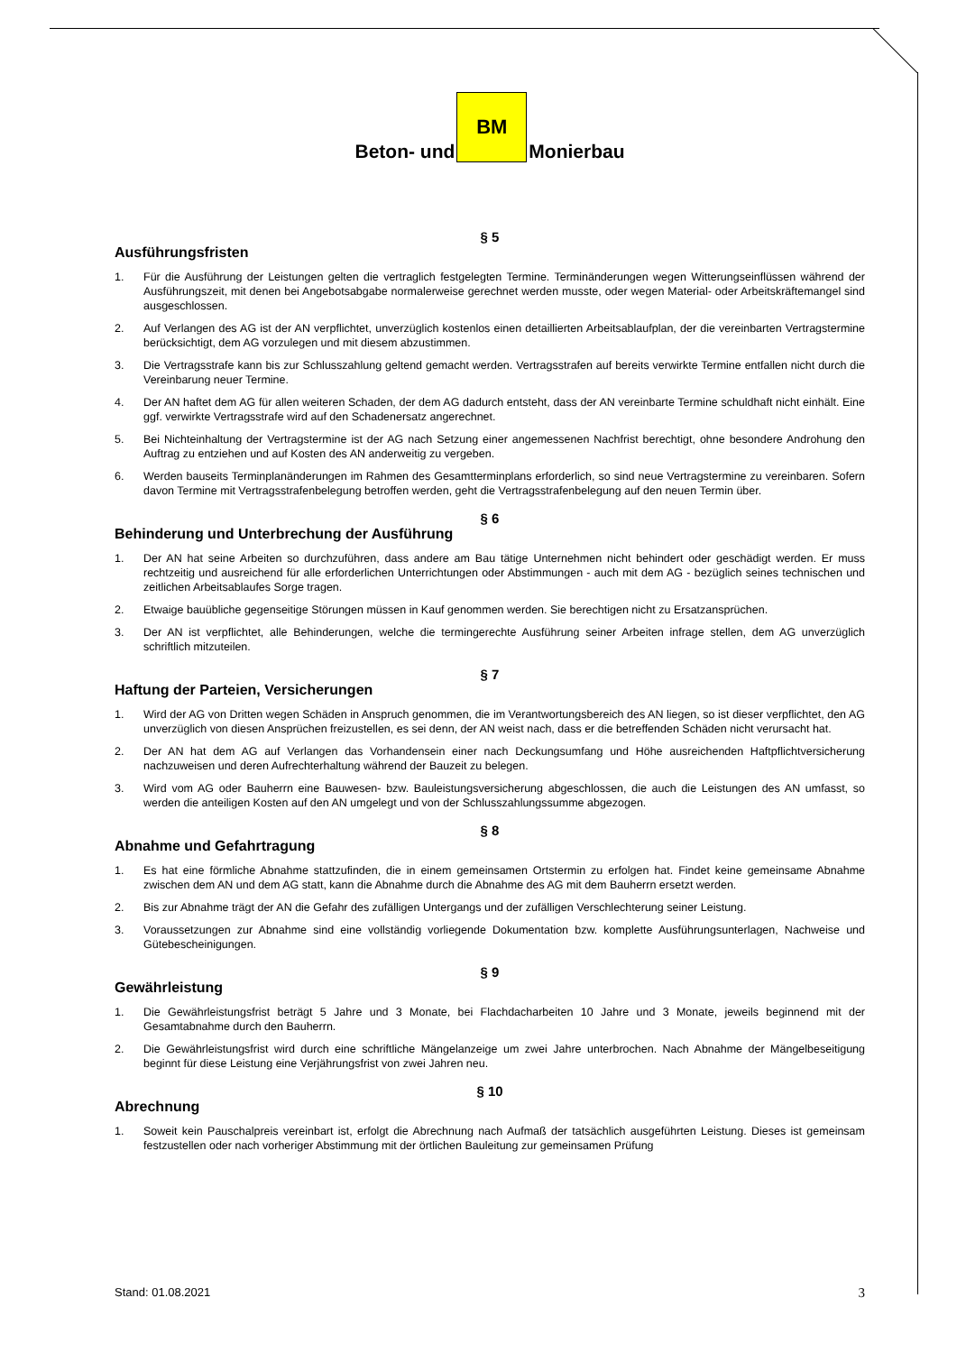Beton- und
BM
Monierbau
§ 5
Ausführungsfristen
1. Für die Ausführung der Leistungen gelten die vertraglich festgelegten Termine. Terminänderungen wegen Witterungseinflüssen während der Ausführungszeit, mit denen bei Angebotsabgabe normalerweise gerechnet werden musste, oder wegen Material- oder Arbeitskräftemangel sind ausgeschlossen.
2. Auf Verlangen des AG ist der AN verpflichtet, unverzüglich kostenlos einen detaillierten Arbeitsablaufplan, der die vereinbarten Vertragstermine berücksichtigt, dem AG vorzulegen und mit diesem abzustimmen.
3. Die Vertragsstrafe kann bis zur Schlusszahlung geltend gemacht werden. Vertragsstrafen auf bereits verwirkte Termine entfallen nicht durch die Vereinbarung neuer Termine.
4. Der AN haftet dem AG für allen weiteren Schaden, der dem AG dadurch entsteht, dass der AN vereinbarte Termine schuldhaft nicht einhält. Eine ggf. verwirkte Vertragsstrafe wird auf den Schadenersatz angerechnet.
5. Bei Nichteinhaltung der Vertragstermine ist der AG nach Setzung einer angemessenen Nachfrist berechtigt, ohne besondere Androhung den Auftrag zu entziehen und auf Kosten des AN anderweitig zu vergeben.
6. Werden bauseits Terminplanänderungen im Rahmen des Gesamtterminplans erforderlich, so sind neue Vertragstermine zu vereinbaren. Sofern davon Termine mit Vertragsstrafenbelegung betroffen werden, geht die Vertragsstrafenbelegung auf den neuen Termin über.
§ 6
Behinderung und Unterbrechung der Ausführung
1. Der AN hat seine Arbeiten so durchzuführen, dass andere am Bau tätige Unternehmen nicht behindert oder geschädigt werden. Er muss rechtzeitig und ausreichend für alle erforderlichen Unterrichtungen oder Abstimmungen - auch mit dem AG - bezüglich seines technischen und zeitlichen Arbeitsablaufes Sorge tragen.
2. Etwaige bauübliche gegenseitige Störungen müssen in Kauf genommen werden. Sie berechtigen nicht zu Ersatzansprüchen.
3. Der AN ist verpflichtet, alle Behinderungen, welche die termingerechte Ausführung seiner Arbeiten infrage stellen, dem AG unverzüglich schriftlich mitzuteilen.
§ 7
Haftung der Parteien, Versicherungen
1. Wird der AG von Dritten wegen Schäden in Anspruch genommen, die im Verantwortungsbereich des AN liegen, so ist dieser verpflichtet, den AG unverzüglich von diesen Ansprüchen freizustellen, es sei denn, der AN weist nach, dass er die betreffenden Schäden nicht verursacht hat.
2. Der AN hat dem AG auf Verlangen das Vorhandensein einer nach Deckungsumfang und Höhe ausreichenden Haftpflichtversicherung nachzuweisen und deren Aufrechterhaltung während der Bauzeit zu belegen.
3. Wird vom AG oder Bauherrn eine Bauwesen- bzw. Bauleistungsversicherung abgeschlossen, die auch die Leistungen des AN umfasst, so werden die anteiligen Kosten auf den AN umgelegt und von der Schlusszahlungssumme abgezogen.
§ 8
Abnahme und Gefahrtragung
1. Es hat eine förmliche Abnahme stattzufinden, die in einem gemeinsamen Ortstermin zu erfolgen hat. Findet keine gemeinsame Abnahme zwischen dem AN und dem AG statt, kann die Abnahme durch die Abnahme des AG mit dem Bauherrn ersetzt werden.
2. Bis zur Abnahme trägt der AN die Gefahr des zufälligen Untergangs und der zufälligen Verschlechterung seiner Leistung.
3. Voraussetzungen zur Abnahme sind eine vollständig vorliegende Dokumentation bzw. komplette Ausführungsunterlagen, Nachweise und Gütebescheinigungen.
§ 9
Gewährleistung
1. Die Gewährleistungsfrist beträgt 5 Jahre und 3 Monate, bei Flachdacharbeiten 10 Jahre und 3 Monate, jeweils beginnend mit der Gesamtabnahme durch den Bauherrn.
2. Die Gewährleistungsfrist wird durch eine schriftliche Mängelanzeige um zwei Jahre unterbrochen. Nach Abnahme der Mängelbeseitigung beginnt für diese Leistung eine Verjährungsfrist von zwei Jahren neu.
§ 10
Abrechnung
1. Soweit kein Pauschalpreis vereinbart ist, erfolgt die Abrechnung nach Aufmaß der tatsächlich ausgeführten Leistung. Dieses ist gemeinsam festzustellen oder nach vorheriger Abstimmung mit der örtlichen Bauleitung zur gemeinsamen Prüfung
Stand: 01.08.2021 3